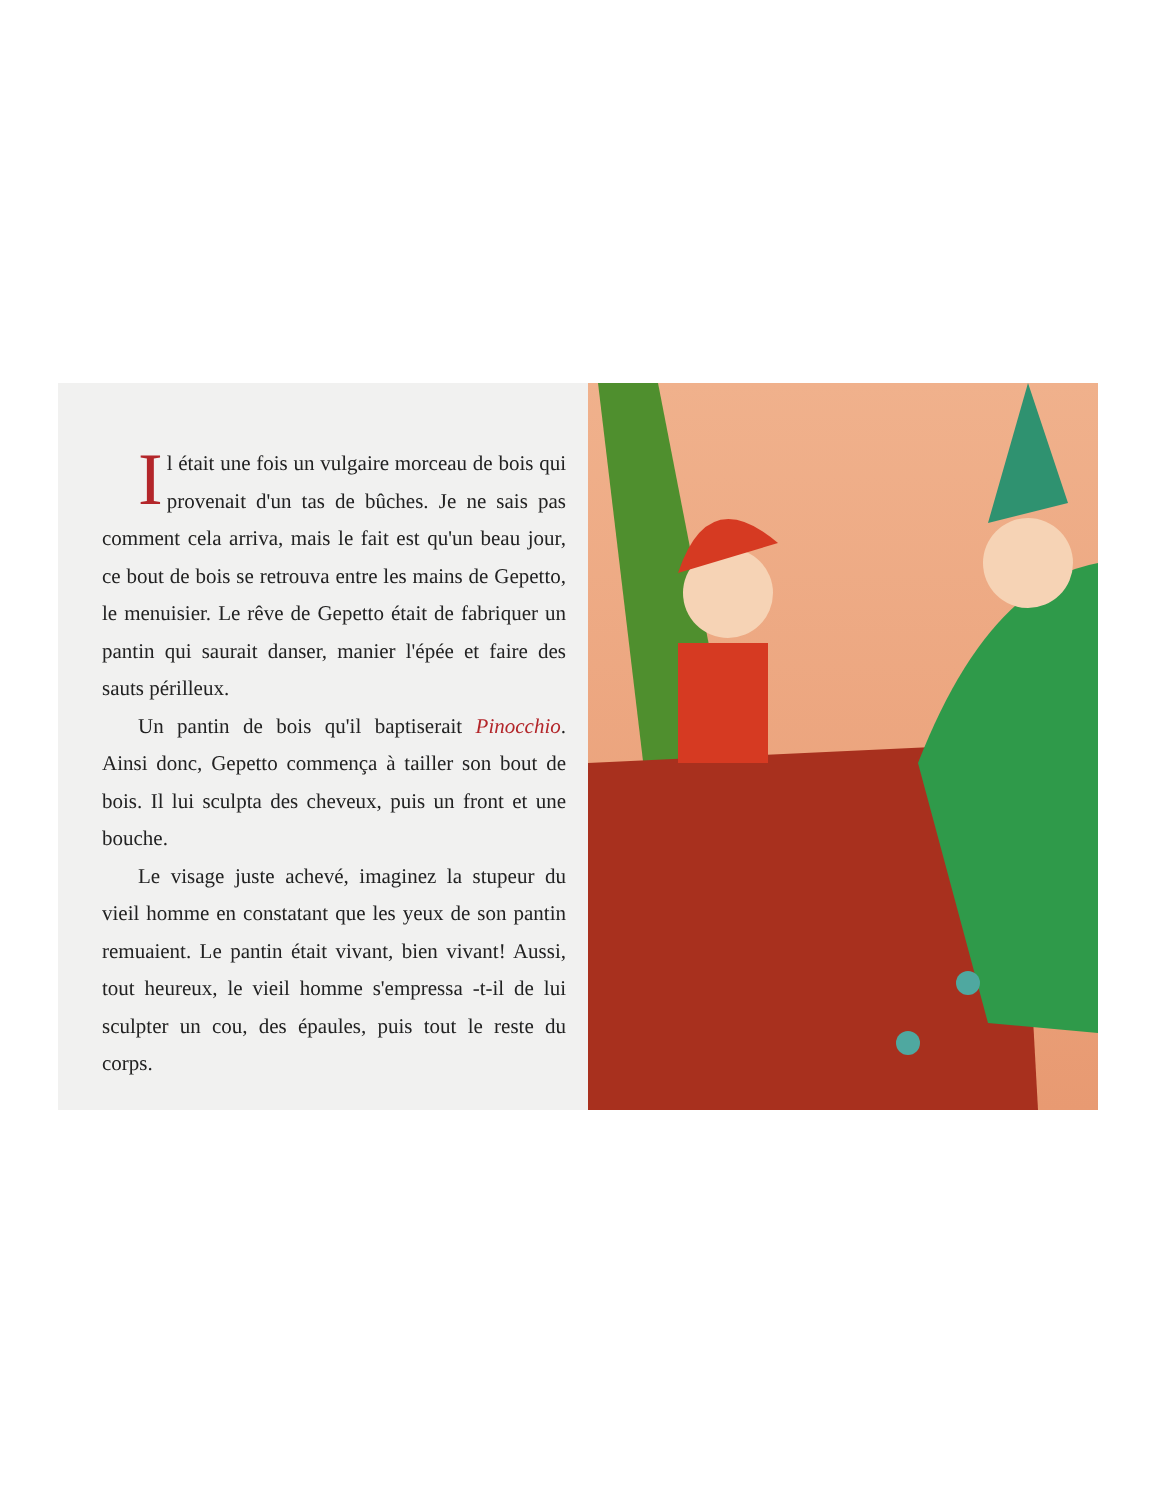Il était une fois un vulgaire morceau de bois qui provenait d'un tas de bûches. Je ne sais pas comment cela arriva, mais le fait est qu'un beau jour, ce bout de bois se retrouva entre les mains de Gepetto, le menuisier. Le rêve de Gepetto était de fabriquer un pantin qui saurait danser, manier l'épée et faire des sauts périlleux.
Un pantin de bois qu'il baptiserait Pinocchio. Ainsi donc, Gepetto commença à tailler son bout de bois. Il lui sculpta des cheveux, puis un front et une bouche.
Le visage juste achevé, imaginez la stupeur du vieil homme en constatant que les yeux de son pantin remuaient. Le pantin était vivant, bien vivant! Aussi, tout heureux, le vieil homme s'empressa -t-il de lui sculpter un cou, des épaules, puis tout le reste du corps.